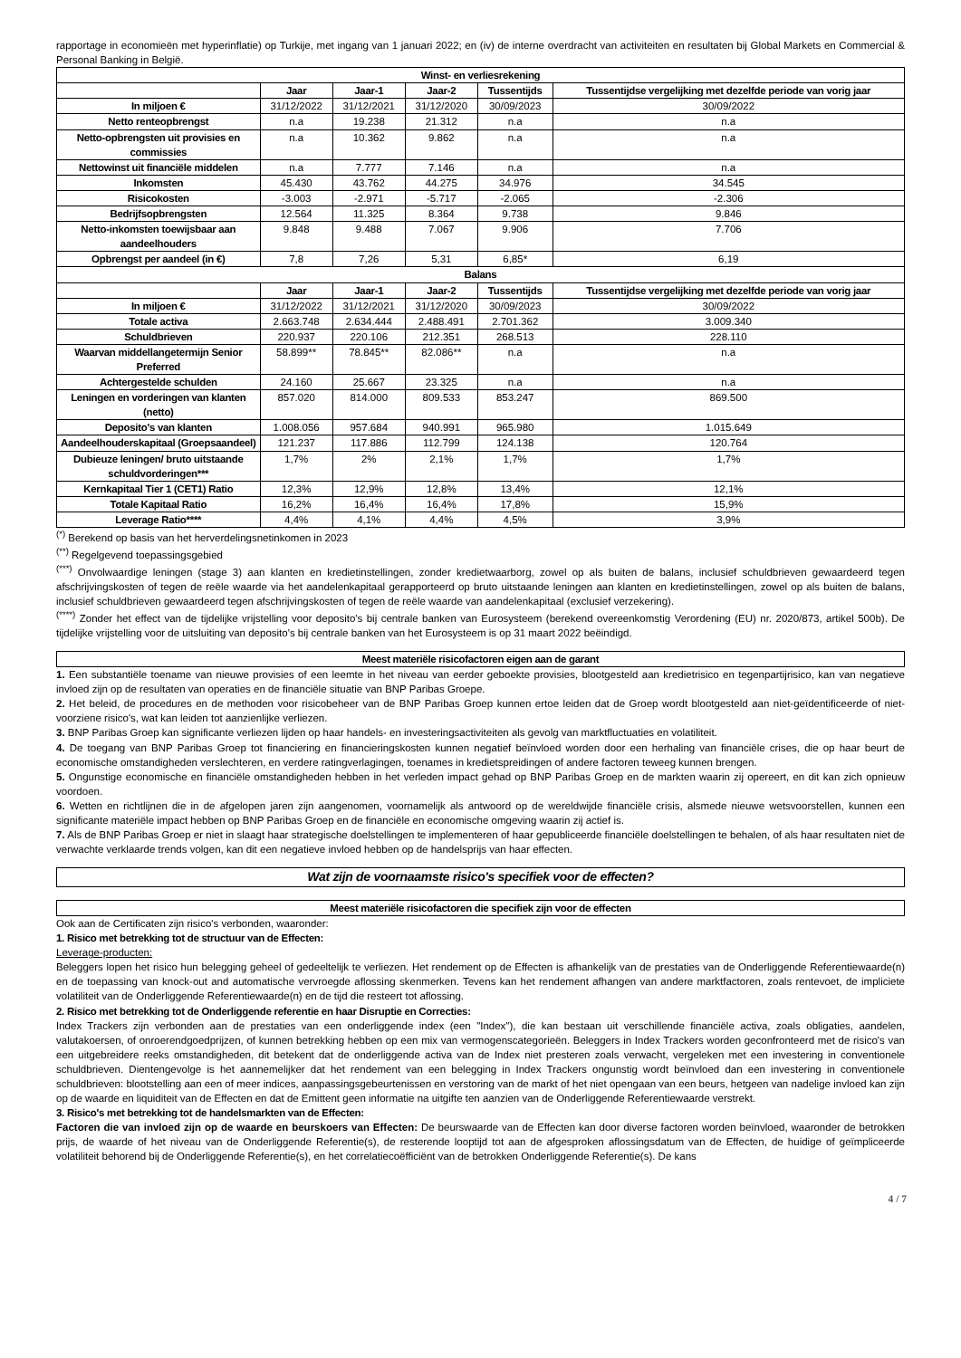rapportage in economieën met hyperinflatie) op Turkije, met ingang van 1 januari 2022; en (iv) de interne overdracht van activiteiten en resultaten bij Global Markets en Commercial & Personal Banking in België.
| Winst- en verliesrekening | | | | | |
| --- | --- | --- | --- | --- | --- |
| | Jaar | Jaar-1 | Jaar-2 | Tussentijds | Tussentijdse vergelijking met dezelfde periode van vorig jaar |
| In miljoen € | 31/12/2022 | 31/12/2021 | 31/12/2020 | 30/09/2023 | 30/09/2022 |
| Netto renteopbrengst | n.a | 19.238 | 21.312 | n.a | n.a |
| Netto-opbrengsten uit provisies en commissies | n.a | 10.362 | 9.862 | n.a | n.a |
| Nettowinst uit financiële middelen | n.a | 7.777 | 7.146 | n.a | n.a |
| Inkomsten | 45.430 | 43.762 | 44.275 | 34.976 | 34.545 |
| Risicokosten | -3.003 | -2.971 | -5.717 | -2.065 | -2.306 |
| Bedrijfsopbrengsten | 12.564 | 11.325 | 8.364 | 9.738 | 9.846 |
| Netto-inkomsten toewijsbaar aan aandeelhouders | 9.848 | 9.488 | 7.067 | 9.906 | 7.706 |
| Opbrengst per aandeel (in €) | 7,8 | 7,26 | 5,31 | 6,85* | 6,19 |
| Balans | | | | | |
| | Jaar | Jaar-1 | Jaar-2 | Tussentijds | Tussentijdse vergelijking met dezelfde periode van vorig jaar |
| In miljoen € | 31/12/2022 | 31/12/2021 | 31/12/2020 | 30/09/2023 | 30/09/2022 |
| Totale activa | 2.663.748 | 2.634.444 | 2.488.491 | 2.701.362 | 3.009.340 |
| Schuldbrieven | 220.937 | 220.106 | 212.351 | 268.513 | 228.110 |
| Waarvan middellangetermijn Senior Preferred | 58.899** | 78.845** | 82.086** | n.a | n.a |
| Achtergestelde schulden | 24.160 | 25.667 | 23.325 | n.a | n.a |
| Leningen en vorderingen van klanten (netto) | 857.020 | 814.000 | 809.533 | 853.247 | 869.500 |
| Deposito's van klanten | 1.008.056 | 957.684 | 940.991 | 965.980 | 1.015.649 |
| Aandeelhouderskapitaal (Groepsaandeel) | 121.237 | 117.886 | 112.799 | 124.138 | 120.764 |
| Dubieuze leningen/ bruto uitstaande schuldvorderingen*** | 1,7% | 2% | 2,1% | 1,7% | 1,7% |
| Kernkapitaal Tier 1 (CET1) Ratio | 12,3% | 12,9% | 12,8% | 13,4% | 12,1% |
| Totale Kapitaal Ratio | 16,2% | 16,4% | 16,4% | 17,8% | 15,9% |
| Leverage Ratio**** | 4,4% | 4,1% | 4,4% | 4,5% | 3,9% |
<sup>(*)</sup> Berekend op basis van het herverdelingsnetinkomen in 2023
<sup>(**)</sup> Regelgevend toepassingsgebied
<sup>(***)</sup> Onvolwaardige leningen (stage 3) aan klanten en kredietinstellingen, zonder kredietwaarborg, zowel op als buiten de balans, inclusief schuldbrieven gewaardeerd tegen afschrijvingskosten of tegen de reële waarde via het aandelenkapitaal gerapporteerd op bruto uitstaande leningen aan klanten en kredietinstellingen, zowel op als buiten de balans, inclusief schuldbrieven gewaardeerd tegen afschrijvingskosten of tegen de reële waarde van aandelenkapitaal (exclusief verzekering).
<sup>(****)</sup> Zonder het effect van de tijdelijke vrijstelling voor deposito's bij centrale banken van Eurosysteem (berekend overeenkomstig Verordening (EU) nr. 2020/873, artikel 500b). De tijdelijke vrijstelling voor de uitsluiting van deposito's bij centrale banken van het Eurosysteem is op 31 maart 2022 beëindigd.
Meest materiële risicofactoren eigen aan de garant
1. Een substantiële toename van nieuwe provisies of een leemte in het niveau van eerder geboekte provisies, blootgesteld aan kredietrisico en tegenpartijrisico, kan van negatieve invloed zijn op de resultaten van operaties en de financiële situatie van BNP Paribas Groepe.
2. Het beleid, de procedures en de methoden voor risicobeheer van de BNP Paribas Groep kunnen ertoe leiden dat de Groep wordt blootgesteld aan niet-geïdentificeerde of niet-voorziene risico's, wat kan leiden tot aanzienlijke verliezen.
3. BNP Paribas Groep kan significante verliezen lijden op haar handels- en investeringsactiviteiten als gevolg van marktfluctuaties en volatiliteit.
4. De toegang van BNP Paribas Groep tot financiering en financieringskosten kunnen negatief beïnvloed worden door een herhaling van financiële crises, die op haar beurt de economische omstandigheden verslechteren, en verdere ratingverlagingen, toenames in kredietspreidingen of andere factoren teweeg kunnen brengen.
5. Ongunstige economische en financiële omstandigheden hebben in het verleden impact gehad op BNP Paribas Groep en de markten waarin zij opereert, en dit kan zich opnieuw voordoen.
6. Wetten en richtlijnen die in de afgelopen jaren zijn aangenomen, voornamelijk als antwoord op de wereldwijde financiële crisis, alsmede nieuwe wetsvoorstellen, kunnen een significante materiële impact hebben op BNP Paribas Groep en de financiële en economische omgeving waarin zij actief is.
7. Als de BNP Paribas Groep er niet in slaagt haar strategische doelstellingen te implementeren of haar gepubliceerde financiële doelstellingen te behalen, of als haar resultaten niet de verwachte verklaarde trends volgen, kan dit een negatieve invloed hebben op de handelsprijs van haar effecten.
Wat zijn de voornaamste risico's specifiek voor de effecten?
Meest materiële risicofactoren die specifiek zijn voor de effecten
Ook aan de Certificaten zijn risico's verbonden, waaronder:
1. Risico met betrekking tot de structuur van de Effecten:
Leverage-producten:
Beleggers lopen het risico hun belegging geheel of gedeeltelijk te verliezen. Het rendement op de Effecten is afhankelijk van de prestaties van de Onderliggende Referentiewaarde(n) en de toepassing van knock-out and automatische vervroegde aflossing skenmerken. Tevens kan het rendement afhangen van andere marktfactoren, zoals rentevoet, de impliciete volatiliteit van de Onderliggende Referentiewaarde(n) en de tijd die resteert tot aflossing.
2. Risico met betrekking tot de Onderliggende referentie en haar Disruptie en Correcties:
Index Trackers zijn verbonden aan de prestaties van een onderliggende index (een "Index"), die kan bestaan uit verschillende financiële activa, zoals obligaties, aandelen, valutakoersen, of onroerendgoedprijzen, of kunnen betrekking hebben op een mix van vermogenscategorieën. Beleggers in Index Trackers worden geconfronteerd met de risico's van een uitgebreidere reeks omstandigheden, dit betekent dat de onderliggende activa van de Index niet presteren zoals verwacht, vergeleken met een investering in conventionele schuldbrieven. Dientengevolge is het aannemelijker dat het rendement van een belegging in Index Trackers ongunstig wordt beïnvloed dan een investering in conventionele schuldbrieven: blootstelling aan een of meer indices, aanpassingsgebeurtenissen en verstoring van de markt of het niet opengaan van een beurs, hetgeen van nadelige invloed kan zijn op de waarde en liquiditeit van de Effecten en dat de Emittent geen informatie na uitgifte ten aanzien van de Onderliggende Referentiewaarde verstrekt.
3. Risico's met betrekking tot de handelsmarkten van de Effecten:
Factoren die van invloed zijn op de waarde en beurskoers van Effecten: De beurswaarde van de Effecten kan door diverse factoren worden beïnvloed, waaronder de betrokken prijs, de waarde of het niveau van de Onderliggende Referentie(s), de resterende looptijd tot aan de afgesproken aflossingsdatum van de Effecten, de huidige of geïmpliceerde volatiliteit behorend bij de Onderliggende Referentie(s), en het correlatiecoëfficiënt van de betrokken Onderliggende Referentie(s). De kans
4 / 7